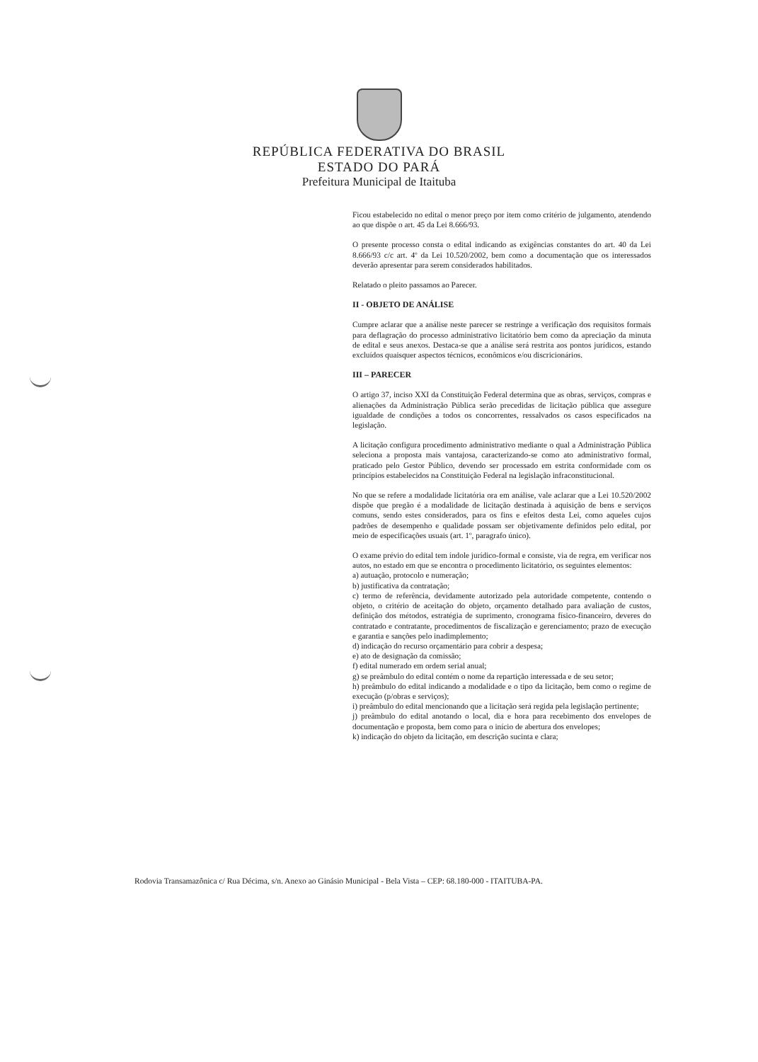REPÚBLICA FEDERATIVA DO BRASIL
ESTADO DO PARÁ
Prefeitura Municipal de Itaituba
Ficou estabelecido no edital o menor preço por item como critério de julgamento, atendendo ao que dispõe o art. 45 da Lei 8.666/93.
O presente processo consta o edital indicando as exigências constantes do art. 40 da Lei 8.666/93 c/c art. 4º da Lei 10.520/2002, bem como a documentação que os interessados deverão apresentar para serem considerados habilitados.
Relatado o pleito passamos ao Parecer.
II - OBJETO DE ANÁLISE
Cumpre aclarar que a análise neste parecer se restringe a verificação dos requisitos formais para deflagração do processo administrativo licitatório bem como da apreciação da minuta de edital e seus anexos. Destaca-se que a análise será restrita aos pontos jurídicos, estando excluídos quaisquer aspectos técnicos, econômicos e/ou discricionários.
III – PARECER
O artigo 37, inciso XXI da Constituição Federal determina que as obras, serviços, compras e alienações da Administração Pública serão precedidas de licitação pública que assegure igualdade de condições a todos os concorrentes, ressalvados os casos especificados na legislação.
A licitação configura procedimento administrativo mediante o qual a Administração Pública seleciona a proposta mais vantajosa, caracterizando-se como ato administrativo formal, praticado pelo Gestor Público, devendo ser processado em estrita conformidade com os princípios estabelecidos na Constituição Federal na legislação infraconstitucional.
No que se refere a modalidade licitatória ora em análise, vale aclarar que a Lei 10.520/2002 dispõe que pregão é a modalidade de licitação destinada à aquisição de bens e serviços comuns, sendo estes considerados, para os fins e efeitos desta Lei, como aqueles cujos padrões de desempenho e qualidade possam ser objetivamente definidos pelo edital, por meio de especificações usuais (art. 1º, paragrafo único).
O exame prévio do edital tem índole jurídico-formal e consiste, via de regra, em verificar nos autos, no estado em que se encontra o procedimento licitatório, os seguintes elementos:
a) autuação, protocolo e numeração;
b) justificativa da contratação;
c) termo de referência, devidamente autorizado pela autoridade competente, contendo o objeto, o critério de aceitação do objeto, orçamento detalhado para avaliação de custos, definição dos métodos, estratégia de suprimento, cronograma físico-financeiro, deveres do contratado e contratante, procedimentos de fiscalização e gerenciamento; prazo de execução e garantia e sanções pelo inadimplemento;
d) indicação do recurso orçamentário para cobrir a despesa;
e) ato de designação da comissão;
f) edital numerado em ordem serial anual;
g) se preâmbulo do edital contém o nome da repartição interessada e de seu setor;
h) preâmbulo do edital indicando a modalidade e o tipo da licitação, bem como o regime de execução (p/obras e serviços);
i) preâmbulo do edital mencionando que a licitação será regida pela legislação pertinente;
j) preâmbulo do edital anotando o local, dia e hora para recebimento dos envelopes de documentação e proposta, bem como para o início de abertura dos envelopes;
k) indicação do objeto da licitação, em descrição sucinta e clara;
Rodovia Transamazônica c/ Rua Décima, s/n. Anexo ao Ginásio Municipal - Bela Vista – CEP: 68.180-000 - ITAITUBA-PA.